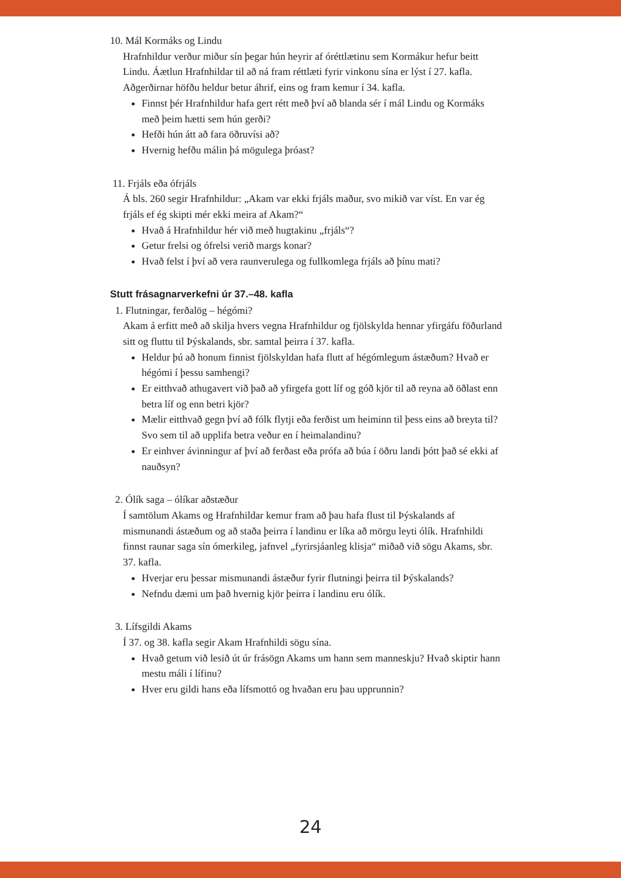10. Mál Kormáks og Lindu
Hrafnhildur verður miður sín þegar hún heyrir af óréttlætinu sem Kormákur hefur beitt Lindu. Áætlun Hrafnhildar til að ná fram réttlæti fyrir vinkonu sína er lýst í 27. kafla. Aðgerðirnar höfðu heldur betur áhrif, eins og fram kemur í 34. kafla.
Finnst þér Hrafnhildur hafa gert rétt með því að blanda sér í mál Lindu og Kormáks með þeim hætti sem hún gerði?
Hefði hún átt að fara öðruvísi að?
Hvernig hefðu málin þá mögulega þróast?
11. Frjáls eða ófrjáls
Á bls. 260 segir Hrafnhildur: „Akam var ekki frjáls maður, svo mikið var víst. En var ég frjáls ef ég skipti mér ekki meira af Akam?“
Hvað á Hrafnhildur hér við með hugtakinu „frjáls“?
Getur frelsi og ófrelsi verið margs konar?
Hvað felst í því að vera raunverulega og fullkomlega frjáls að þínu mati?
Stutt frásagnarverkefni úr 37.–48. kafla
1. Flutningar, ferðalög – hégómi?
Akam á erfitt með að skilja hvers vegna Hrafnhildur og fjölskylda hennar yfirgáfu föðurland sitt og fluttu til Þýskalands, sbr. samtal þeirra í 37. kafla.
Heldur þú að honum finnist fjölskyldan hafa flutt af hégómlegum ástæðum? Hvað er hégómi í þessu samhengi?
Er eitthvað athugavert við það að yfirgefa gott líf og góð kjör til að reyna að öðlast enn betra líf og enn betri kjör?
Mælir eitthvað gegn því að fólk flytji eða ferðist um heiminn til þess eins að breyta til? Svo sem til að upplifa betra veður en í heimalandinu?
Er einhver ávinningur af því að ferðast eða prófa að búa í öðru landi þótt það sé ekki af nauðsyn?
2. Ólík saga – ólíkar aðstæður
Í samtölum Akams og Hrafnhildar kemur fram að þau hafa flust til Þýskalands af mismunandi ástæðum og að staða þeirra í landinu er líka að mörgu leyti ólík. Hrafnhildi finnst raunar saga sín ómerkileg, jafnvel „fyrirsjáanleg klisja“ miðað við sögu Akams, sbr. 37. kafla.
Hverjar eru þessar mismunandi ástæður fyrir flutningi þeirra til Þýskalands?
Nefndu dæmi um það hvernig kjör þeirra í landinu eru ólík.
3. Lífsgildi Akams
Í 37. og 38. kafla segir Akam Hrafnhildi sögu sína.
Hvað getum við lesið út úr frásögn Akams um hann sem manneskju? Hvað skiptir hann mestu máli í lífinu?
Hver eru gildi hans eða lífsmottó og hvaðan eru þau upprunnin?
24